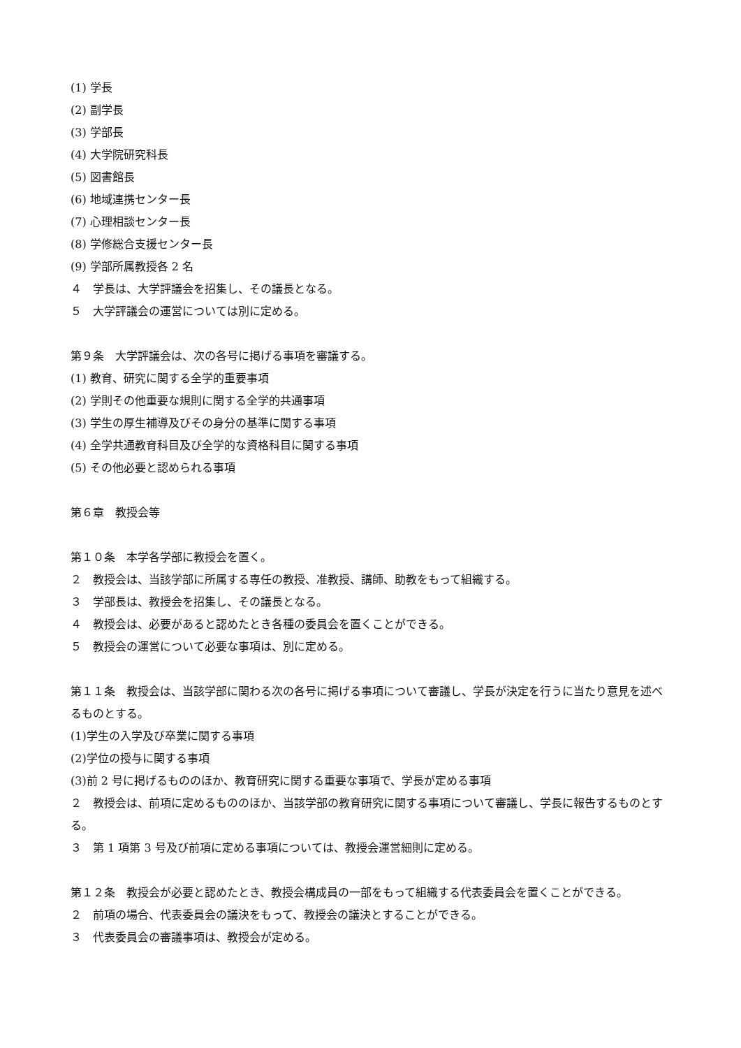(1) 学長
(2) 副学長
(3) 学部長
(4) 大学院研究科長
(5) 図書館長
(6) 地域連携センター長
(7) 心理相談センター長
(8) 学修総合支援センター長
(9) 学部所属教授各 2 名
４　学長は、大学評議会を招集し、その議長となる。
５　大学評議会の運営については別に定める。
第９条　大学評議会は、次の各号に掲げる事項を審議する。
(1) 教育、研究に関する全学的重要事項
(2) 学則その他重要な規則に関する全学的共通事項
(3) 学生の厚生補導及びその身分の基準に関する事項
(4) 全学共通教育科目及び全学的な資格科目に関する事項
(5) その他必要と認められる事項
第６章　教授会等
第１０条　本学各学部に教授会を置く。
２　教授会は、当該学部に所属する専任の教授、准教授、講師、助教をもって組織する。
３　学部長は、教授会を招集し、その議長となる。
４　教授会は、必要があると認めたとき各種の委員会を置くことができる。
５　教授会の運営について必要な事項は、別に定める。
第１１条　教授会は、当該学部に関わる次の各号に掲げる事項について審議し、学長が決定を行うに当たり意見を述べるものとする。
(1)学生の入学及び卒業に関する事項
(2)学位の授与に関する事項
(3)前 2 号に掲げるもののほか、教育研究に関する重要な事項で、学長が定める事項
２　教授会は、前項に定めるもののほか、当該学部の教育研究に関する事項について審議し、学長に報告するものとする。
３　第 1 項第 3 号及び前項に定める事項については、教授会運営細則に定める。
第１２条　教授会が必要と認めたとき、教授会構成員の一部をもって組織する代表委員会を置くことができる。
２　前項の場合、代表委員会の議決をもって、教授会の議決とすることができる。
３　代表委員会の審議事項は、教授会が定める。